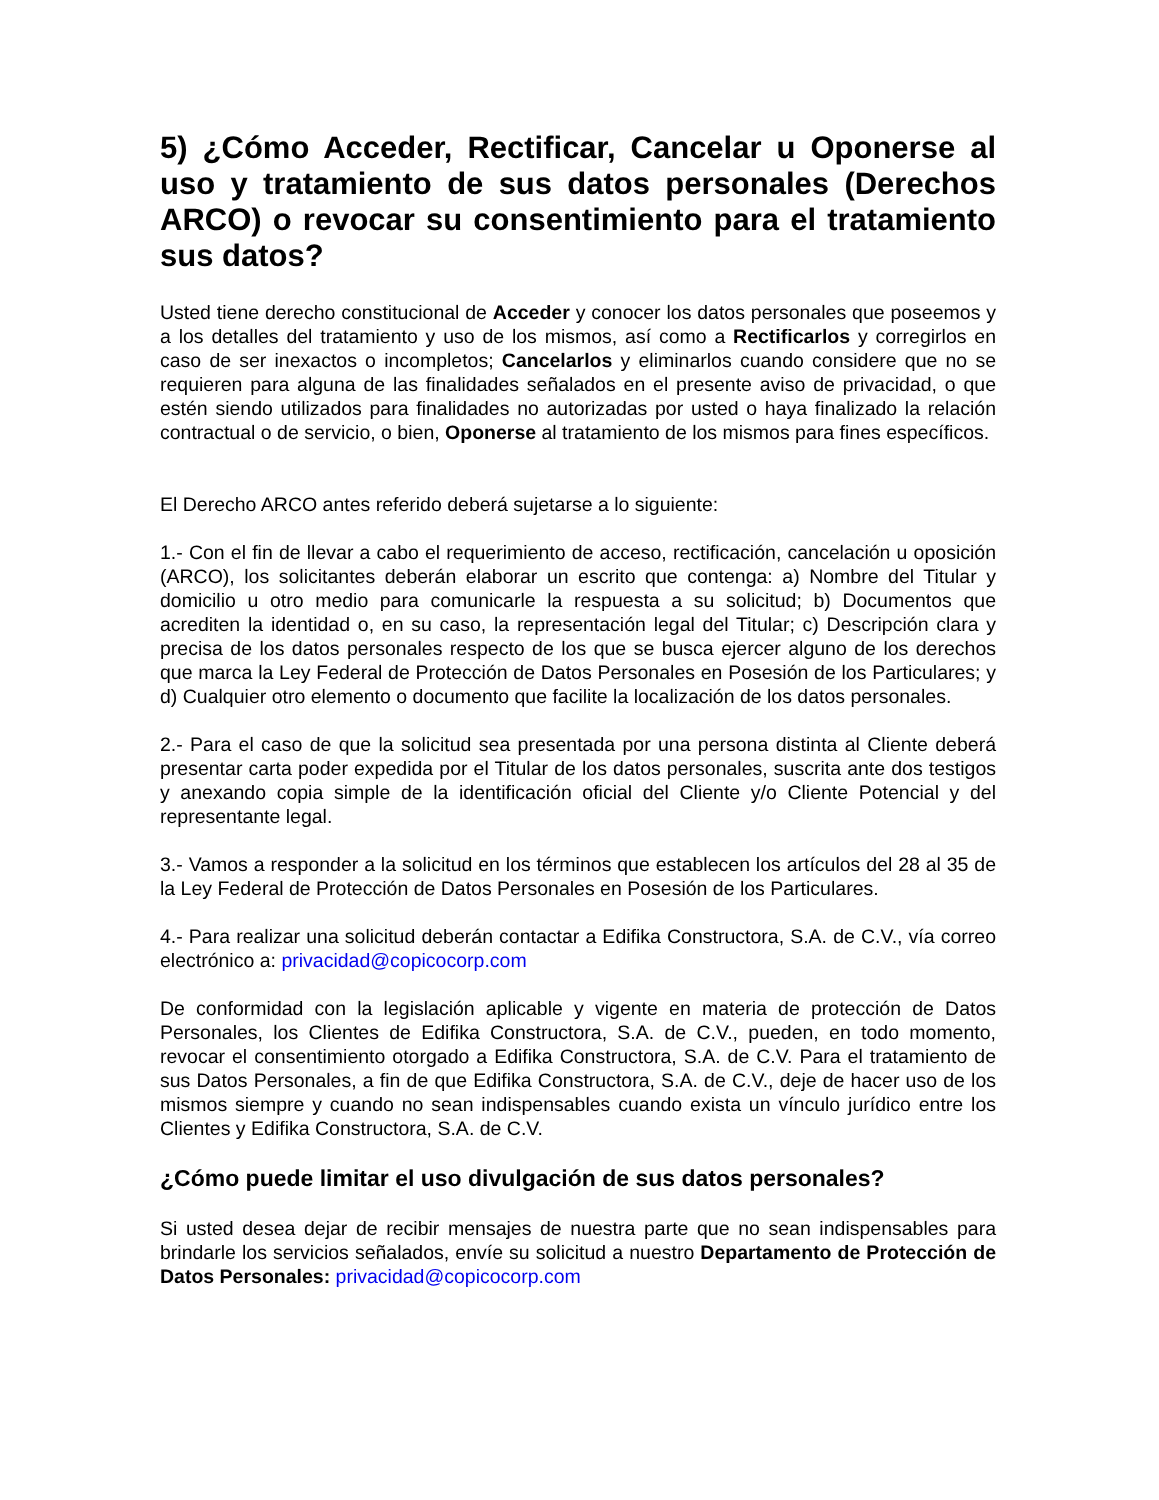5) ¿Cómo Acceder, Rectificar, Cancelar u Oponerse al uso y tratamiento de sus datos personales (Derechos ARCO) o revocar su consentimiento para el tratamiento sus datos?
Usted tiene derecho constitucional de Acceder y conocer los datos personales que poseemos y a los detalles del tratamiento y uso de los mismos, así como a Rectificarlos y corregirlos en caso de ser inexactos o incompletos; Cancelarlos y eliminarlos cuando considere que no se requieren para alguna de las finalidades señalados en el presente aviso de privacidad, o que estén siendo utilizados para finalidades no autorizadas por usted o haya finalizado la relación contractual o de servicio, o bien, Oponerse al tratamiento de los mismos para fines específicos.
El Derecho ARCO antes referido deberá sujetarse a lo siguiente:
1.- Con el fin de llevar a cabo el requerimiento de acceso, rectificación, cancelación u oposición (ARCO), los solicitantes deberán elaborar un escrito que contenga: a) Nombre del Titular y domicilio u otro medio para comunicarle la respuesta a su solicitud; b) Documentos que acrediten la identidad o, en su caso, la representación legal del Titular; c) Descripción clara y precisa de los datos personales respecto de los que se busca ejercer alguno de los derechos que marca la Ley Federal de Protección de Datos Personales en Posesión de los Particulares; y d) Cualquier otro elemento o documento que facilite la localización de los datos personales.
2.- Para el caso de que la solicitud sea presentada por una persona distinta al Cliente deberá presentar carta poder expedida por el Titular de los datos personales, suscrita ante dos testigos y anexando copia simple de la identificación oficial del Cliente y/o Cliente Potencial y del representante legal.
3.- Vamos a responder a la solicitud en los términos que establecen los artículos del 28 al 35 de la Ley Federal de Protección de Datos Personales en Posesión de los Particulares.
4.- Para realizar una solicitud deberán contactar a Edifika Constructora, S.A. de C.V., vía correo electrónico a: privacidad@copicocorp.com
De conformidad con la legislación aplicable y vigente en materia de protección de Datos Personales, los Clientes de Edifika Constructora, S.A. de C.V., pueden, en todo momento, revocar el consentimiento otorgado a Edifika Constructora, S.A. de C.V. Para el tratamiento de sus Datos Personales, a fin de que Edifika Constructora, S.A. de C.V., deje de hacer uso de los mismos siempre y cuando no sean indispensables cuando exista un vínculo jurídico entre los Clientes y Edifika Constructora, S.A. de C.V.
¿Cómo puede limitar el uso divulgación de sus datos personales?
Si usted desea dejar de recibir mensajes de nuestra parte que no sean indispensables para brindarle los servicios señalados, envíe su solicitud a nuestro Departamento de Protección de Datos Personales: privacidad@copicocorp.com